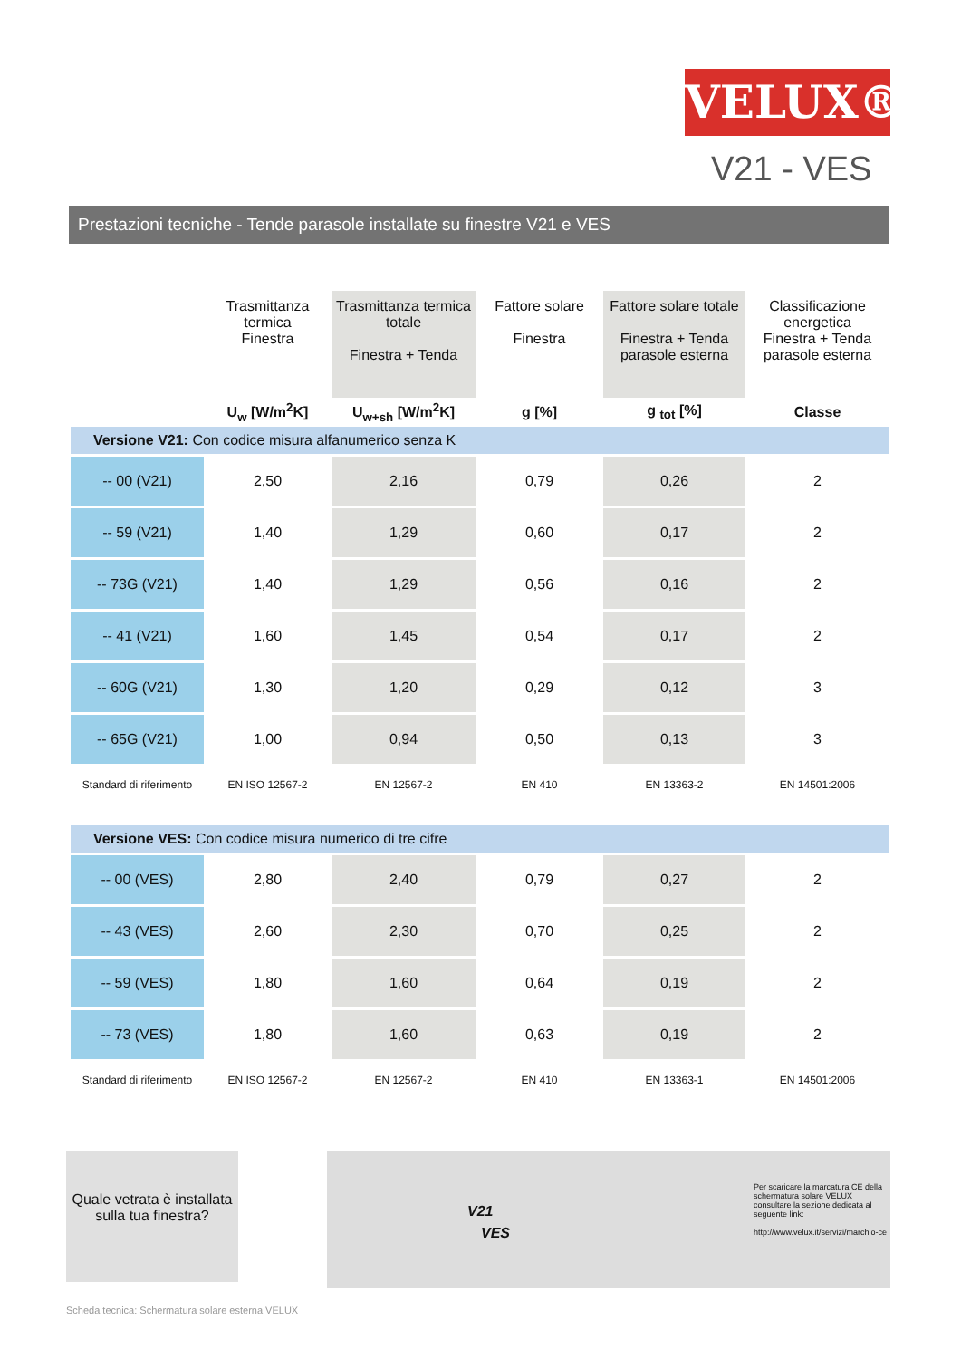VELUX®
V21 - VES
Prestazioni tecniche - Tende parasole installate su finestre V21 e VES
| | Trasmittanza termica Finestra | Trasmittanza termica totale Finestra + Tenda | Fattore solare Finestra | Fattore solare totale Finestra + Tenda parasole esterna | Classificazione energetica Finestra + Tenda parasole esterna |
| --- | --- | --- | --- | --- | --- |
| | U<sub>w</sub> [W/m<sup>2</sup>K] | U<sub>w+sh</sub> [W/m<sup>2</sup>K] | g [%] | g <sub>tot</sub> [%] | Classe |
| Versione V21: Con codice misura alfanumerico senza K | | | | | |
| -- 00 (V21) | 2,50 | 2,16 | 0,79 | 0,26 | 2 |
| -- 59 (V21) | 1,40 | 1,29 | 0,60 | 0,17 | 2 |
| -- 73G (V21) | 1,40 | 1,29 | 0,56 | 0,16 | 2 |
| -- 41 (V21) | 1,60 | 1,45 | 0,54 | 0,17 | 2 |
| -- 60G (V21) | 1,30 | 1,20 | 0,29 | 0,12 | 3 |
| -- 65G (V21) | 1,00 | 0,94 | 0,50 | 0,13 | 3 |
| Standard di riferimento | EN ISO 12567-2 | EN 12567-2 | EN 410 | EN 13363-2 | EN 14501:2006 |
| Versione VES: Con codice misura numerico di tre cifre | | | | | |
| -- 00 (VES) | 2,80 | 2,40 | 0,79 | 0,27 | 2 |
| -- 43 (VES) | 2,60 | 2,30 | 0,70 | 0,25 | 2 |
| -- 59 (VES) | 1,80 | 1,60 | 0,64 | 0,19 | 2 |
| -- 73 (VES) | 1,80 | 1,60 | 0,63 | 0,19 | 2 |
| Standard di riferimento | EN ISO 12567-2 | EN 12567-2 | EN 410 | EN 13363-1 | EN 14501:2006 |
Quale vetrata è installata sulla tua finestra?
V21
VES
Per scaricare la marcatura CE della schermatura solare VELUX consultare la sezione dedicata al seguente link:
http://www.velux.it/servizi/marchio-ce
Scheda tecnica: Schermatura solare esterna VELUX